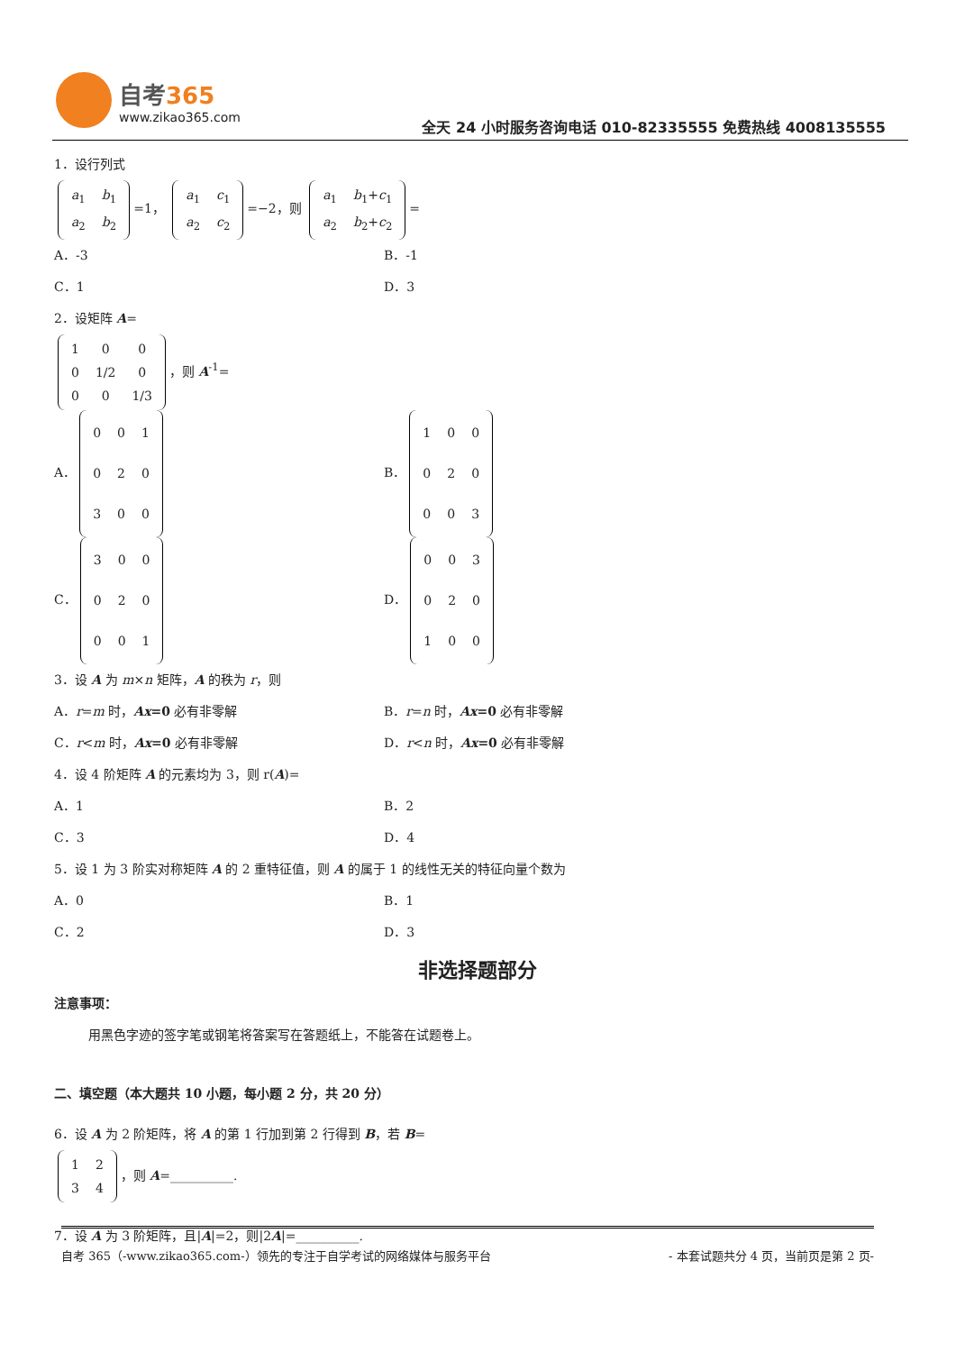自考365
www.zikao365.com
全天 24 小时服务咨询电话 010-82335555 免费热线 4008135555
1．设行列式
| a<sub>1</sub> | b<sub>1</sub> |
| a<sub>2</sub> | b<sub>2</sub> |
=1，
| a<sub>1</sub> | c<sub>1</sub> |
| a<sub>2</sub> | c<sub>2</sub> |
=−2，则
| a<sub>1</sub> | b<sub>1</sub>+ c<sub>1</sub> |
| a<sub>2</sub> | b<sub>2</sub>+ c<sub>2</sub> |
=
A．-3 B．-1
C．1 D．3
2．设矩阵 A=
| 1 | 0 | 0 |
| 0 | 1/2 | 0 |
| 0 | 0 | 1/3 |
，则 A<sup>-1</sup>=
A．
| 0 | 0 | 1 |
| 0 | 2 | 0 |
| 3 | 0 | 0 |
B．
| 1 | 0 | 0 |
| 0 | 2 | 0 |
| 0 | 0 | 3 |
C．
| 3 | 0 | 0 |
| 0 | 2 | 0 |
| 0 | 0 | 1 |
D．
| 0 | 0 | 3 |
| 0 | 2 | 0 |
| 1 | 0 | 0 |
3．设 A 为 m×n 矩阵，A 的秩为 r，则
A．r=m 时，Ax=0 必有非零解 B．r=n 时，Ax=0 必有非零解
C．r<m 时，Ax=0 必有非零解 D．r<n 时，Ax=0 必有非零解
4．设 4 阶矩阵 A 的元素均为 3，则 r(A)=
A．1 B．2
C．3 D．4
5．设 1 为 3 阶实对称矩阵 A 的 2 重特征值，则 A 的属于 1 的线性无关的特征向量个数为
A．0 B．1
C．2 D．3
非选择题部分
注意事项：
用黑色字迹的签字笔或钢笔将答案写在答题纸上，不能答在试题卷上。
二、填空题（本大题共 10 小题，每小题 2 分，共 20 分）
6．设 A 为 2 阶矩阵，将 A 的第 1 行加到第 2 行得到 B，若 B=
| 1 | 2 |
| 3 | 4 |
，则 A=__________.
7．设 A 为 3 阶矩阵，且|A|=2，则|2A|=__________.
自考 365（-www.zikao365.com-）领先的专注于自学考试的网络媒体与服务平台 - 本套试题共分 4 页，当前页是第 2 页-